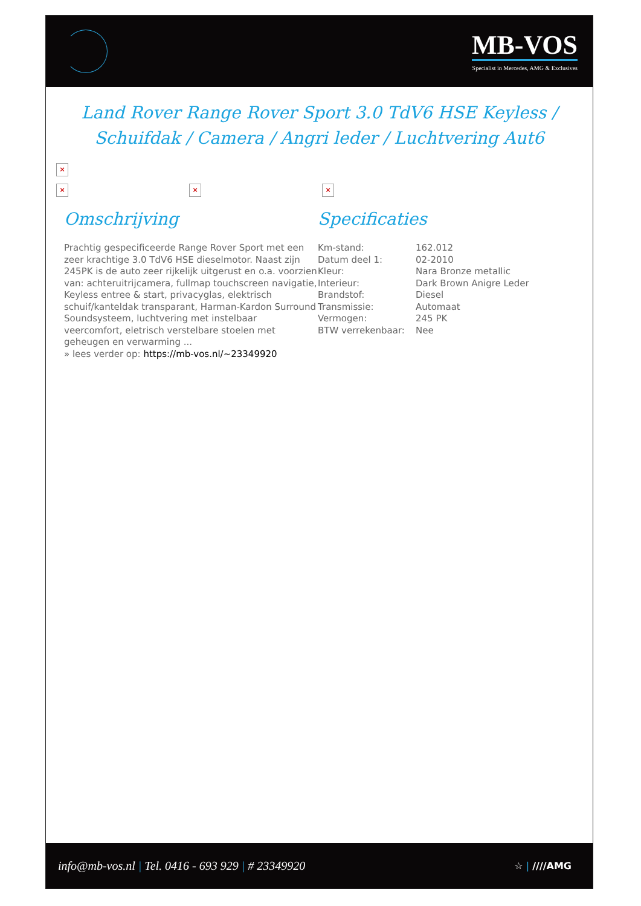MB-VOS
Specialist in Mercedes, AMG & Exclusives
Land Rover Range Rover Sport 3.0 TdV6 HSE Keyless / Schuifdak / Camera / Angri leder / Luchtvering Aut6
×
× × ×
Omschrijving
Prachtig gespecificeerde Range Rover Sport met een zeer krachtige 3.0 TdV6 HSE dieselmotor. Naast zijn 245PK is de auto zeer rijkelijk uitgerust en o.a. voorzien van: achteruitrijcamera, fullmap touchscreen navigatie, Keyless entree & start, privacyglas, elektrisch schuif/kanteldak transparant, Harman-Kardon Surround Soundsysteem, luchtvering met instelbaar veercomfort, eletrisch verstelbare stoelen met geheugen en verwarming ...
» lees verder op: https://mb-vos.nl/~23349920
Specificaties
| Km-stand: | 162.012 |
| Datum deel 1: | 02-2010 |
| Kleur: | Nara Bronze metallic |
| Interieur: | Dark Brown Anigre Leder |
| Brandstof: | Diesel |
| Transmissie: | Automaat |
| Vermogen: | 245 PK |
| BTW verrekenbaar: | Nee |
info@mb-vos.nl | Tel. 0416 - 693 929 | # 23349920
☆ | ////AMG